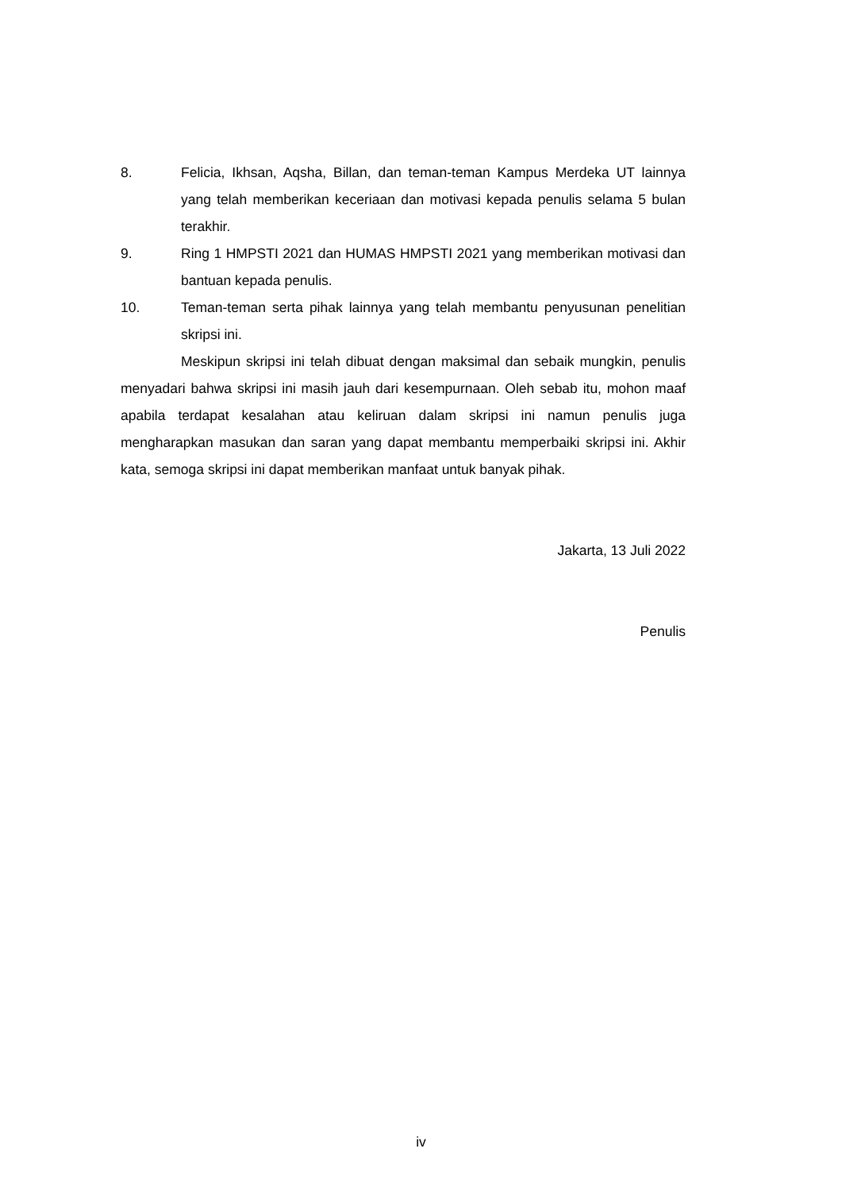8. Felicia, Ikhsan, Aqsha, Billan, dan teman-teman Kampus Merdeka UT lainnya yang telah memberikan keceriaan dan motivasi kepada penulis selama 5 bulan terakhir.
9. Ring 1 HMPSTI 2021 dan HUMAS HMPSTI 2021 yang memberikan motivasi dan bantuan kepada penulis.
10. Teman-teman serta pihak lainnya yang telah membantu penyusunan penelitian skripsi ini.
Meskipun skripsi ini telah dibuat dengan maksimal dan sebaik mungkin, penulis menyadari bahwa skripsi ini masih jauh dari kesempurnaan. Oleh sebab itu, mohon maaf apabila terdapat kesalahan atau keliruan dalam skripsi ini namun penulis juga mengharapkan masukan dan saran yang dapat membantu memperbaiki skripsi ini. Akhir kata, semoga skripsi ini dapat memberikan manfaat untuk banyak pihak.
Jakarta, 13 Juli 2022
Penulis
iv